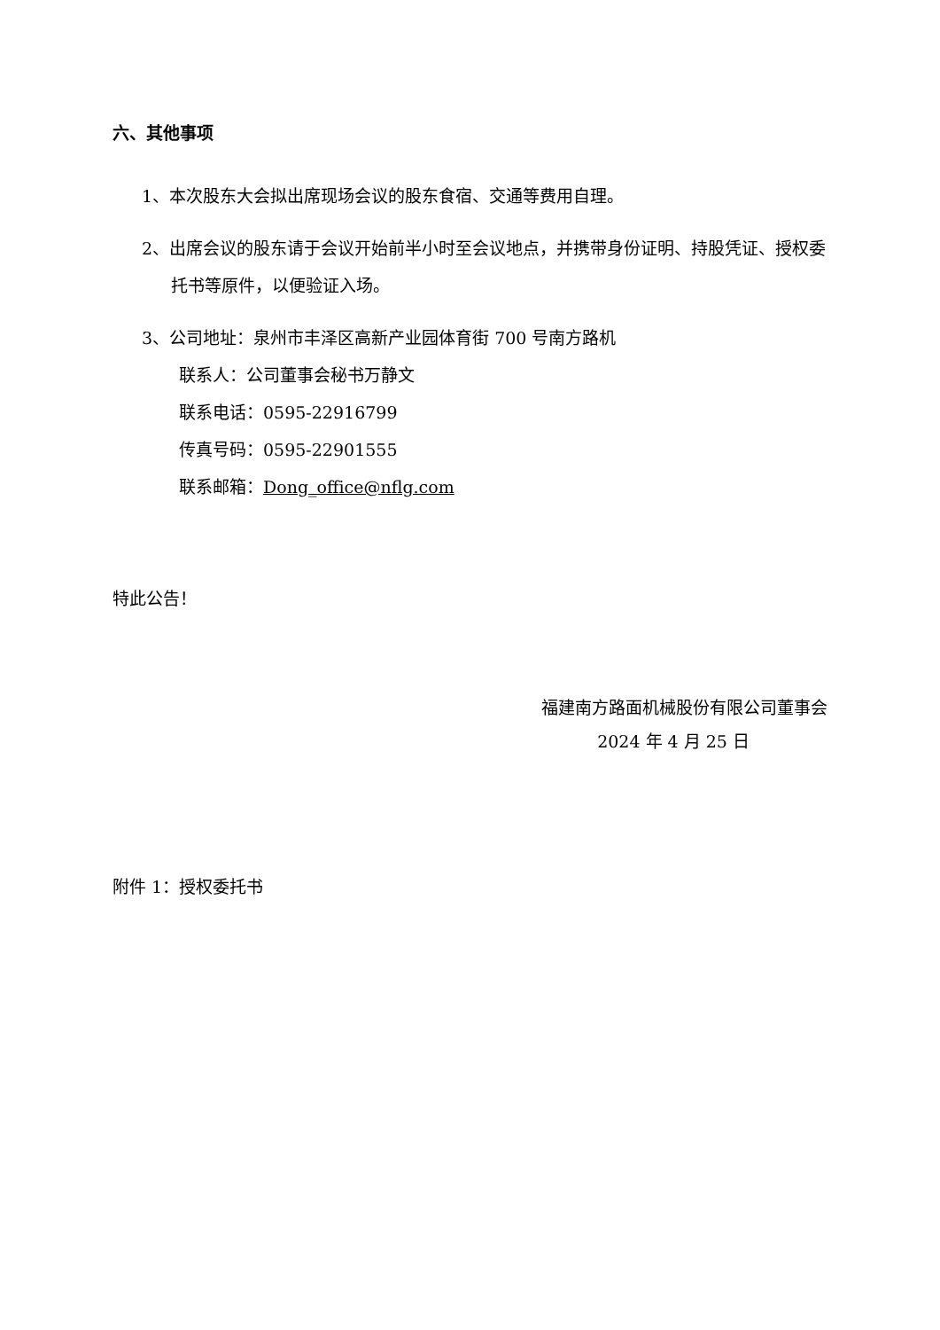六、其他事项
1、本次股东大会拟出席现场会议的股东食宿、交通等费用自理。
2、出席会议的股东请于会议开始前半小时至会议地点，并携带身份证明、持股凭证、授权委托书等原件，以便验证入场。
3、公司地址：泉州市丰泽区高新产业园体育街 700 号南方路机
联系人：公司董事会秘书万静文
联系电话：0595-22916799
传真号码：0595-22901555
联系邮箱：Dong_office@nflg.com
特此公告！
福建南方路面机械股份有限公司董事会
2024 年 4 月 25 日
附件 1：授权委托书